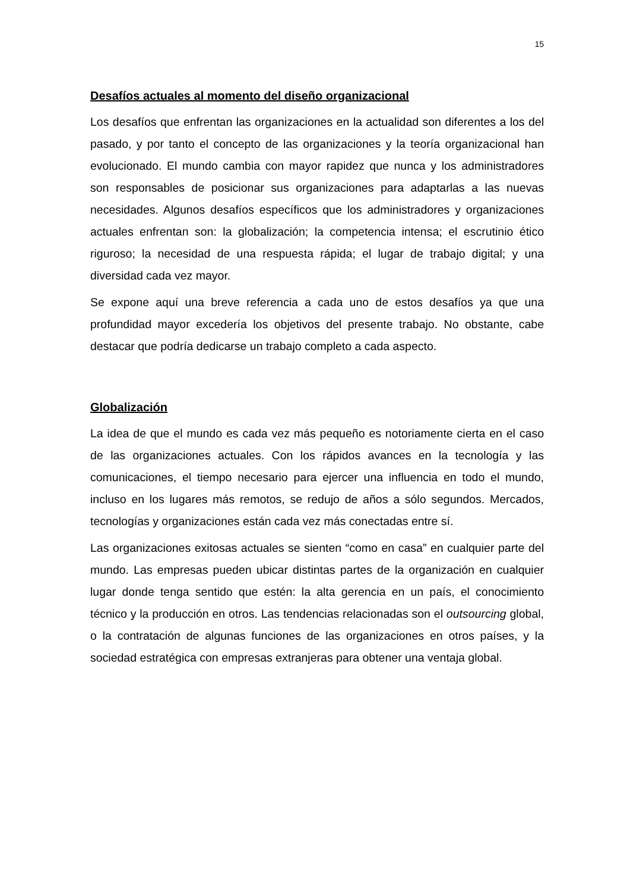15
Desafíos actuales al momento del diseño organizacional
Los desafíos que enfrentan las organizaciones en la actualidad son diferentes a los del pasado, y por tanto el concepto de las organizaciones y la teoría organizacional han evolucionado. El mundo cambia con mayor rapidez que nunca y los administradores son responsables de posicionar sus organizaciones para adaptarlas a las nuevas necesidades. Algunos desafíos específicos que los administradores y organizaciones actuales enfrentan son: la globalización; la competencia intensa; el escrutinio ético riguroso; la necesidad de una respuesta rápida; el lugar de trabajo digital; y una diversidad cada vez mayor.
Se expone aquí una breve referencia a cada uno de estos desafíos ya que una profundidad mayor excedería los objetivos del presente trabajo. No obstante, cabe destacar que podría dedicarse un trabajo completo a cada aspecto.
Globalización
La idea de que el mundo es cada vez más pequeño es notoriamente cierta en el caso de las organizaciones actuales. Con los rápidos avances en la tecnología y las comunicaciones, el tiempo necesario para ejercer una influencia en todo el mundo, incluso en los lugares más remotos, se redujo de años a sólo segundos. Mercados, tecnologías y organizaciones están cada vez más conectadas entre sí.
Las organizaciones exitosas actuales se sienten “como en casa” en cualquier parte del mundo. Las empresas pueden ubicar distintas partes de la organización en cualquier lugar donde tenga sentido que estén: la alta gerencia en un país, el conocimiento técnico y la producción en otros. Las tendencias relacionadas son el outsourcing global, o la contratación de algunas funciones de las organizaciones en otros países, y la sociedad estratégica con empresas extranjeras para obtener una ventaja global.